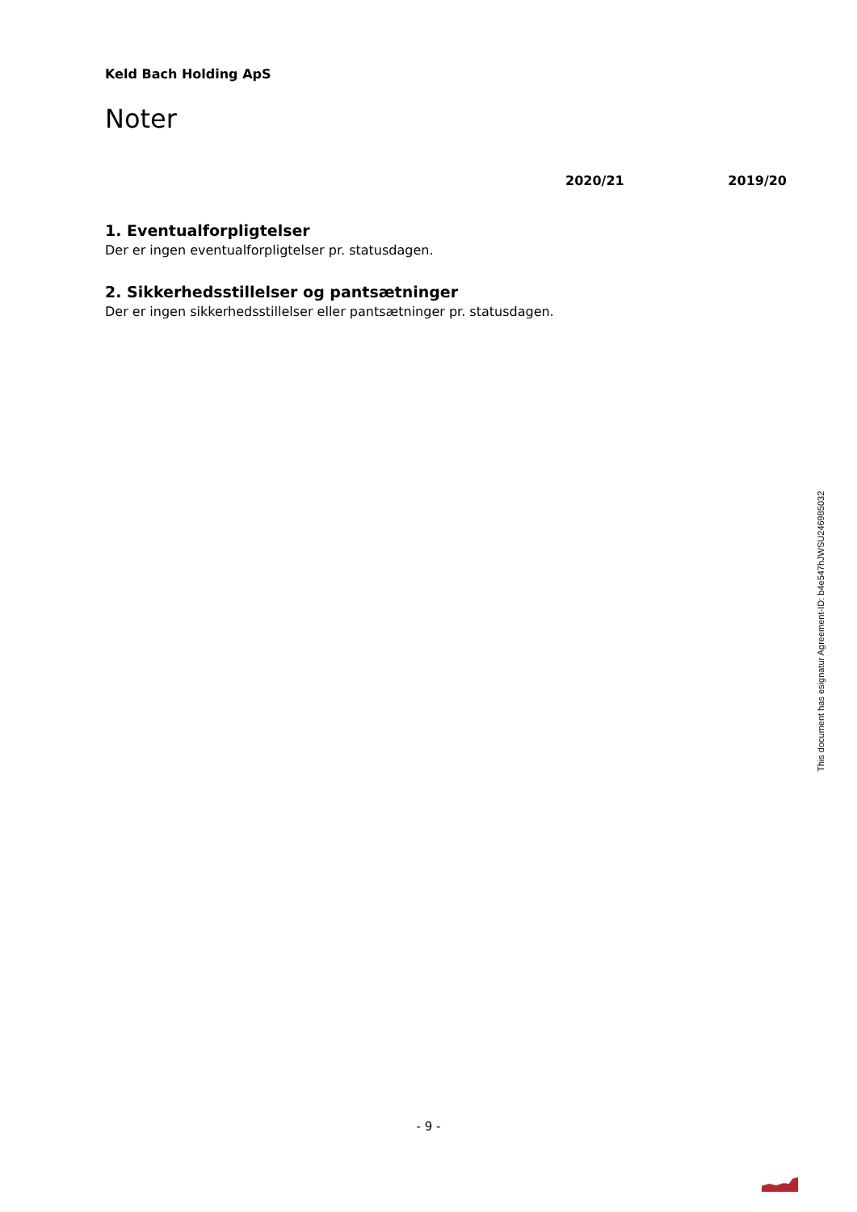Keld Bach Holding ApS
Noter
2020/21 2019/20
1. Eventualforpligtelser
Der er ingen eventualforpligtelser pr. statusdagen.
2. Sikkerhedsstillelser og pantsætninger
Der er ingen sikkerhedsstillelser eller pantsætninger pr. statusdagen.
- 9 -
This document has esignatur Agreement-ID: b4e547hJWSU246985032